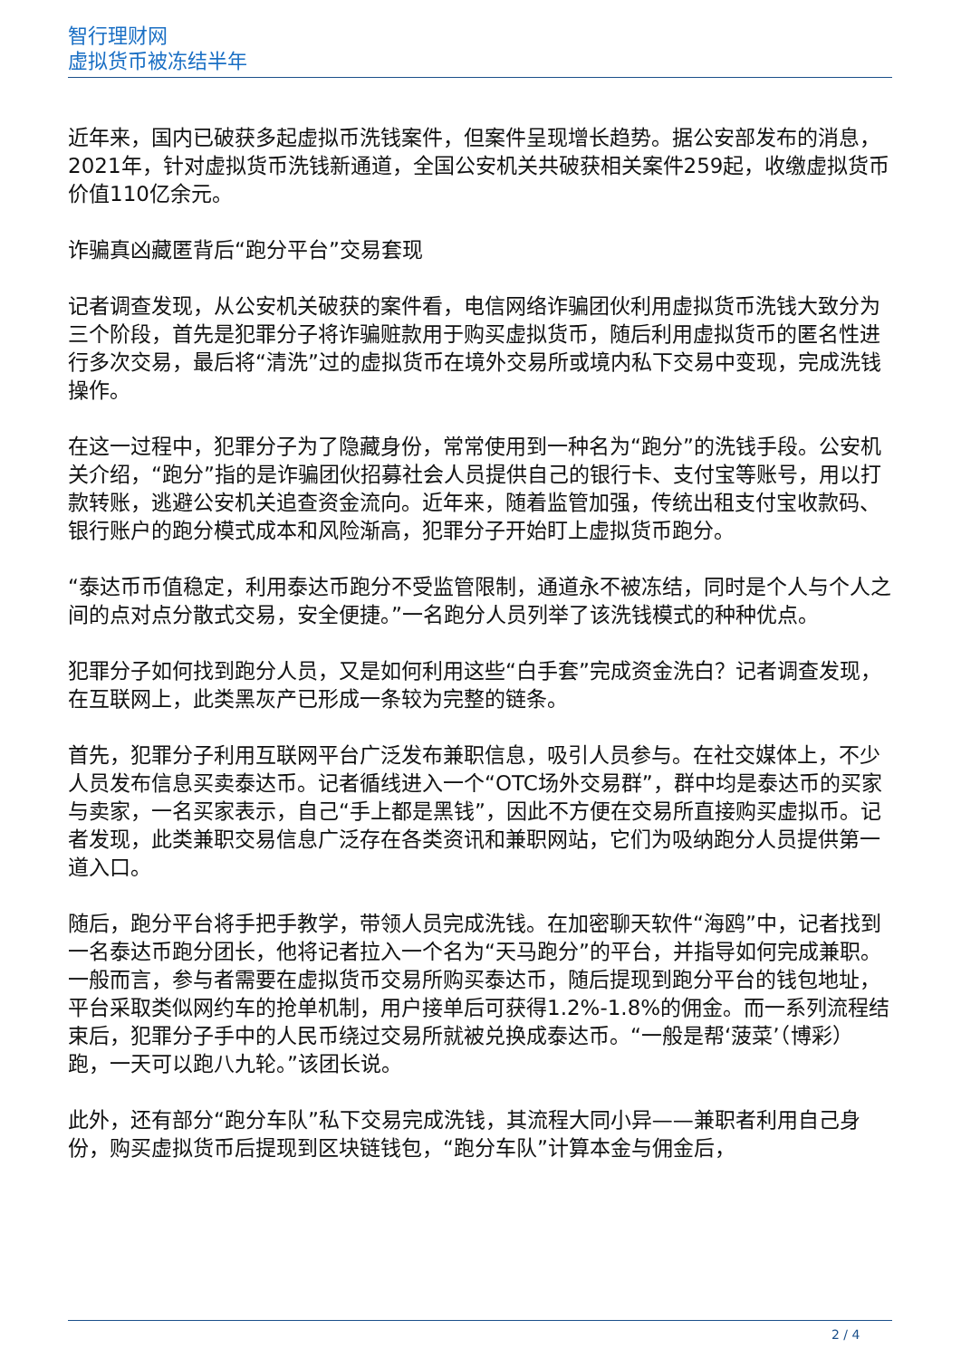智行理财网
虚拟货币被冻结半年
近年来，国内已破获多起虚拟币洗钱案件，但案件呈现增长趋势。据公安部发布的消息，2021年，针对虚拟货币洗钱新通道，全国公安机关共破获相关案件259起，收缴虚拟货币价值110亿余元。
诈骗真凶藏匿背后“跑分平台”交易套现
记者调查发现，从公安机关破获的案件看，电信网络诈骗团伙利用虚拟货币洗钱大致分为三个阶段，首先是犯罪分子将诈骗赃款用于购买虚拟货币，随后利用虚拟货币的匿名性进行多次交易，最后将“清洗”过的虚拟货币在境外交易所或境内私下交易中变现，完成洗钱操作。
在这一过程中，犯罪分子为了隐藏身份，常常使用到一种名为“跑分”的洗钱手段。公安机关介绍，“跑分”指的是诈骗团伙招募社会人员提供自己的银行卡、支付宝等账号，用以打款转账，逃避公安机关追查资金流向。近年来，随着监管加强，传统出租支付宝收款码、银行账户的跑分模式成本和风险渐高，犯罪分子开始盯上虚拟货币跑分。
“泰达币币值稳定，利用泰达币跑分不受监管限制，通道永不被冻结，同时是个人与个人之间的点对点分散式交易，安全便捷。”一名跑分人员列举了该洗钱模式的种种优点。
犯罪分子如何找到跑分人员，又是如何利用这些“白手套”完成资金洗白？记者调查发现，在互联网上，此类黑灰产已形成一条较为完整的链条。
首先，犯罪分子利用互联网平台广泛发布兼职信息，吸引人员参与。在社交媒体上，不少人员发布信息买卖泰达币。记者循线进入一个“OTC场外交易群”，群中均是泰达币的买家与卖家，一名买家表示，自己“手上都是黑钱”，因此不方便在交易所直接购买虚拟币。记者发现，此类兼职交易信息广泛存在各类资讯和兼职网站，它们为吸纳跑分人员提供第一道入口。
随后，跑分平台将手把手教学，带领人员完成洗钱。在加密聊天软件“海鸥”中，记者找到一名泰达币跑分团长，他将记者拉入一个名为“天马跑分”的平台，并指导如何完成兼职。一般而言，参与者需要在虚拟货币交易所购买泰达币，随后提现到跑分平台的钱包地址，平台采取类似网约车的抢单机制，用户接单后可获得1.2%-1.8%的佣金。而一系列流程结束后，犯罪分子手中的人民币绕过交易所就被兑换成泰达币。“一般是帮‘菠菜’（博彩）跑，一天可以跑八九轮。”该团长说。
此外，还有部分“跑分车队”私下交易完成洗钱，其流程大同小异——兼职者利用自己身份，购买虚拟货币后提现到区块链钱包，“跑分车队”计算本金与佣金后，
2 / 4